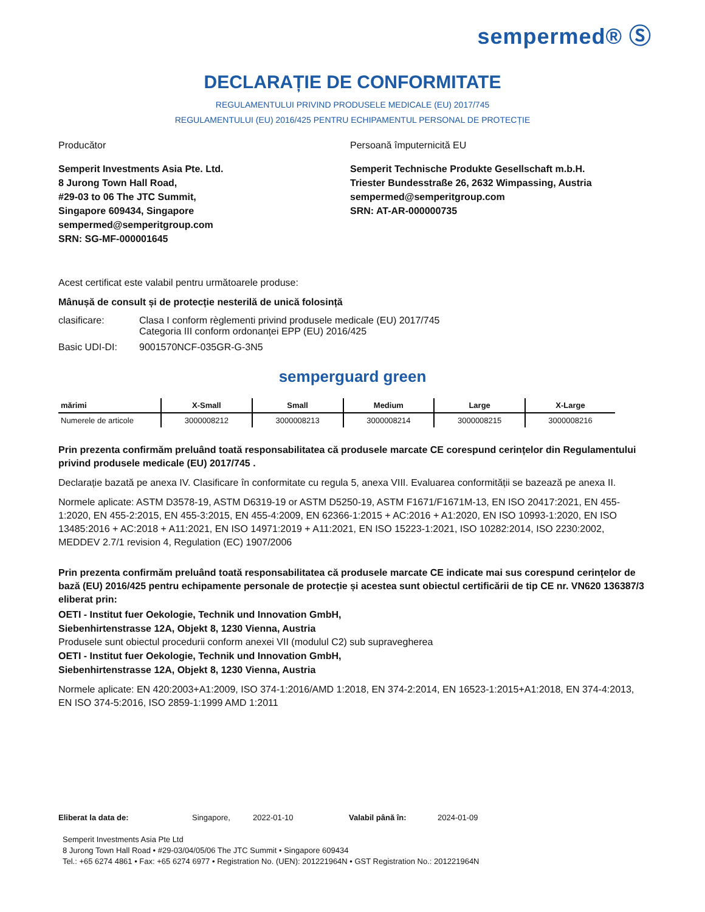sempermed® Ⓢ
DECLARAȚIE DE CONFORMITATE
REGULAMENTULUI PRIVIND PRODUSELE MEDICALE (EU) 2017/745
REGULAMENTULUI (EU) 2016/425 PENTRU ECHIPAMENTUL PERSONAL DE PROTECȚIE
Producător
Semperit Investments Asia Pte. Ltd.
8 Jurong Town Hall Road,
#29-03 to 06 The JTC Summit,
Singapore 609434, Singapore
sempermed@semperitgroup.com
SRN: SG-MF-000001645
Persoană împuternicită EU
Semperit Technische Produkte Gesellschaft m.b.H.
Triester Bundesstraße 26, 2632 Wimpassing, Austria
sempermed@semperitgroup.com
SRN: AT-AR-000000735
Acest certificat este valabil pentru următoarele produse:
Mânușă de consult și de protecție nesterilă de unică folosință
clasificare: Clasa I conform règlementi privind produsele medicale (EU) 2017/745
Categoria III conform ordonanței EPP (EU) 2016/425
Basic UDI-DI: 9001570NCF-035GR-G-3N5
semperguard green
| mărimi | X-Small | Small | Medium | Large | X-Large |
| --- | --- | --- | --- | --- | --- |
| Numerele de articole | 3000008212 | 3000008213 | 3000008214 | 3000008215 | 3000008216 |
Prin prezenta confirmăm preluând toată responsabilitatea că produsele marcate CE corespund cerințelor din Regulamentului privind produsele medicale (EU) 2017/745 .
Declarație bazată pe anexa IV. Clasificare în conformitate cu regula 5, anexa VIII. Evaluarea conformității se bazează pe anexa II.
Normele aplicate: ASTM D3578-19, ASTM D6319-19 or ASTM D5250-19, ASTM F1671/F1671M-13, EN ISO 20417:2021, EN 455-1:2020, EN 455-2:2015, EN 455-3:2015, EN 455-4:2009, EN 62366-1:2015 + AC:2016 + A1:2020, EN ISO 10993-1:2020, EN ISO 13485:2016 + AC:2018 + A11:2021, EN ISO 14971:2019 + A11:2021, EN ISO 15223-1:2021, ISO 10282:2014, ISO 2230:2002, MEDDEV 2.7/1 revision 4, Regulation (EC) 1907/2006
Prin prezenta confirmăm preluând toată responsabilitatea că produsele marcate CE indicate mai sus corespund cerințelor de bază (EU) 2016/425 pentru echipamente personale de protecție și acestea sunt obiectul certificării de tip CE nr. VN620 136387/3 eliberat prin:
OETI - Institut fuer Oekologie, Technik und Innovation GmbH,
Siebenhirtenstrasse 12A, Objekt 8, 1230 Vienna, Austria
Produsele sunt obiectul procedurii conform anexei VII (modulul C2) sub supravegherea
OETI - Institut fuer Oekologie, Technik und Innovation GmbH,
Siebenhirtenstrasse 12A, Objekt 8, 1230 Vienna, Austria
Normele aplicate: EN 420:2003+A1:2009, ISO 374-1:2016/AMD 1:2018, EN 374-2:2014, EN 16523-1:2015+A1:2018, EN 374-4:2013, EN ISO 374-5:2016, ISO 2859-1:1999 AMD 1:2011
Eliberat la data de: Singapore, 2022-01-10 Valabil până în: 2024-01-09
Semperit Investments Asia Pte Ltd
8 Jurong Town Hall Road • #29-03/04/05/06 The JTC Summit • Singapore 609434
Tel.: +65 6274 4861 • Fax: +65 6274 6977 • Registration No. (UEN): 201221964N • GST Registration No.: 201221964N